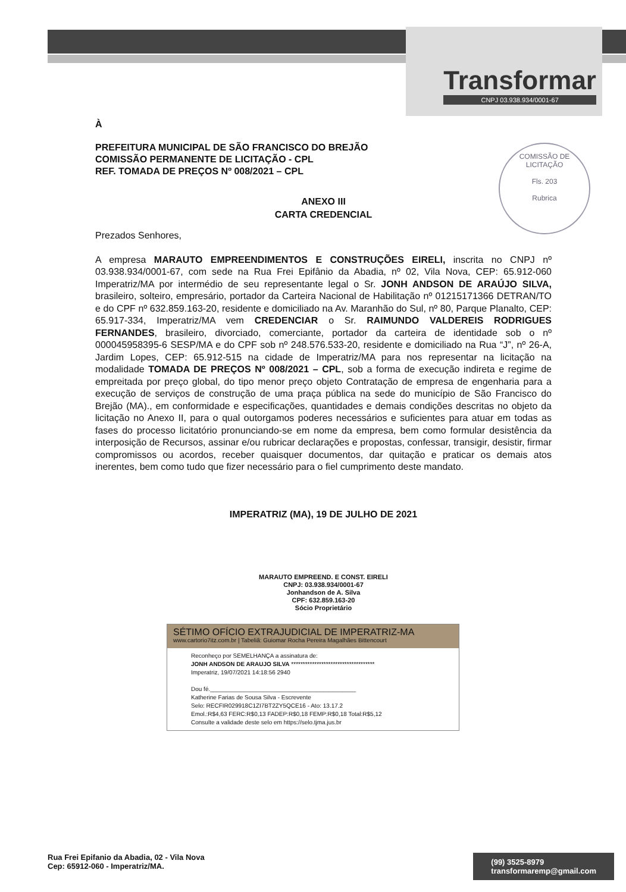Transformar
CNPJ 03.938.934/0001-67
COMISSÃO DE LICITAÇÃO
Fls. 203
Rubrica
À
PREFEITURA MUNICIPAL DE SÃO FRANCISCO DO BREJÃO
COMISSÃO PERMANENTE DE LICITAÇÃO - CPL
REF. TOMADA DE PREÇOS Nº 008/2021 – CPL
ANEXO III
CARTA CREDENCIAL
Prezados Senhores,
A empresa MARAUTO EMPREENDIMENTOS E CONSTRUÇÕES EIRELI, inscrita no CNPJ nº 03.938.934/0001-67, com sede na Rua Frei Epifânio da Abadia, nº 02, Vila Nova, CEP: 65.912-060 Imperatriz/MA por intermédio de seu representante legal o Sr. JONH ANDSON DE ARAÚJO SILVA, brasileiro, solteiro, empresário, portador da Carteira Nacional de Habilitação nº 01215171366 DETRAN/TO e do CPF nº 632.859.163-20, residente e domiciliado na Av. Maranhão do Sul, nº 80, Parque Planalto, CEP: 65.917-334, Imperatriz/MA vem CREDENCIAR o Sr. RAIMUNDO VALDEREIS RODRIGUES FERNANDES, brasileiro, divorciado, comerciante, portador da carteira de identidade sob o nº 000045958395-6 SESP/MA e do CPF sob nº 248.576.533-20, residente e domiciliado na Rua “J”, nº 26-A, Jardim Lopes, CEP: 65.912-515 na cidade de Imperatriz/MA para nos representar na licitação na modalidade TOMADA DE PREÇOS Nº 008/2021 – CPL, sob a forma de execução indireta e regime de empreitada por preço global, do tipo menor preço objeto Contratação de empresa de engenharia para a execução de serviços de construção de uma praça pública na sede do município de São Francisco do Brejão (MA)., em conformidade e especificações, quantidades e demais condições descritas no objeto da licitação no Anexo II, para o qual outorgamos poderes necessários e suficientes para atuar em todas as fases do processo licitatório pronunciando-se em nome da empresa, bem como formular desistência da interposição de Recursos, assinar e/ou rubricar declarações e propostas, confessar, transigir, desistir, firmar compromissos ou acordos, receber quaisquer documentos, dar quitação e praticar os demais atos inerentes, bem como tudo que fizer necessário para o fiel cumprimento deste mandato.
IMPERATRIZ (MA), 19 DE JULHO DE 2021
MARAUTO EMPREEND. E CONST. EIRELI
CNPJ: 03.938.934/0001-67
Jonhandson de A. Silva
CPF: 632.859.163-20
Sócio Proprietário
SÉTIMO OFÍCIO EXTRAJUDICIAL DE IMPERATRIZ-MA
www.cartorio7itz.com.br | Tabeliã: Guiomar Rocha Pereira Magalhães Bittencourt
Reconheço por SEMELHANÇA a assinatura de:
JONH ANDSON DE ARAUJO SILVA ************************************
Imperatriz, 19/07/2021 14:18:56 2940
Dou fé.____________________________________________
Katherine Farias de Sousa Silva - Escrevente
Selo: RECFIR029918C1ZI7BT2ZY5QCE16 - Ato: 13.17.2
Emol.:R$4,63 FERC:R$0,13 FADEP:R$0,18 FEMP:R$0,18 Total:R$5,12
Consulte a validade deste selo em https://selo.tjma.jus.br
Rua Frei Epifanio da Abadia, 02 - Vila Nova
Cep: 65912-060 - Imperatriz/MA.
(99) 3525-8979
transformaremp@gmail.com